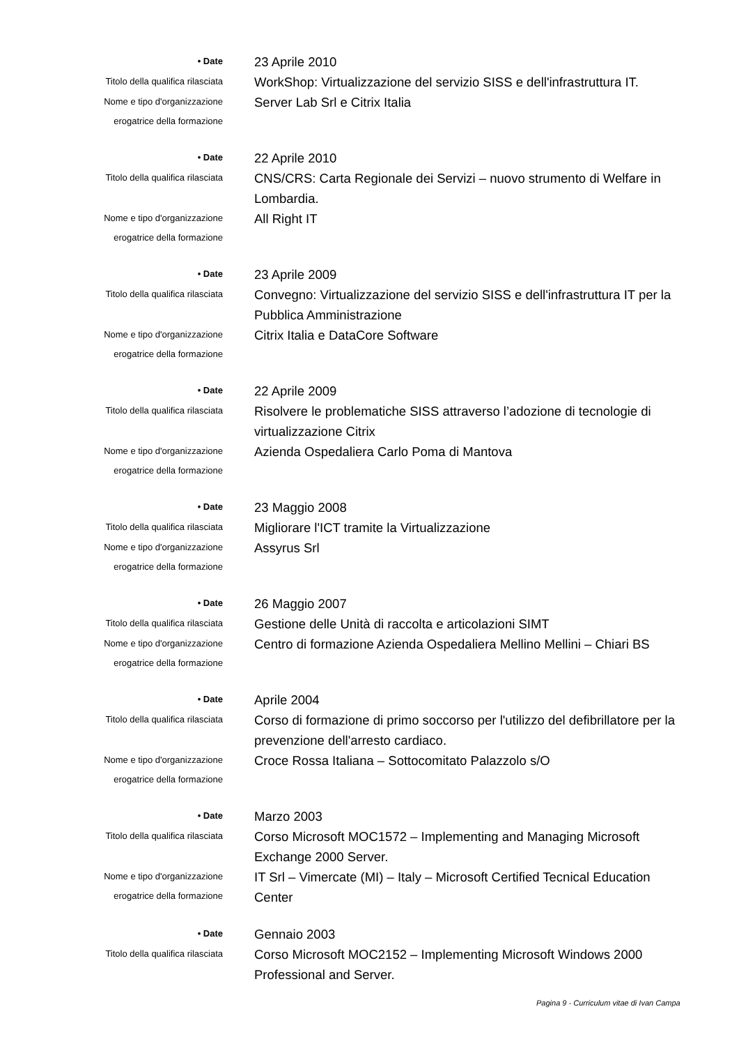• Date
23 Aprile 2010
Titolo della qualifica rilasciata
WorkShop: Virtualizzazione del servizio SISS e dell'infrastruttura IT.
Nome e tipo d'organizzazione
erogatrice della formazione
Server Lab Srl e Citrix Italia
• Date
22 Aprile 2010
Titolo della qualifica rilasciata
CNS/CRS: Carta Regionale dei Servizi – nuovo strumento di Welfare in Lombardia.
Nome e tipo d'organizzazione
erogatrice della formazione
All Right IT
• Date
23 Aprile 2009
Titolo della qualifica rilasciata
Convegno: Virtualizzazione del servizio SISS e dell'infrastruttura IT per la Pubblica Amministrazione
Nome e tipo d'organizzazione
erogatrice della formazione
Citrix Italia e DataCore Software
• Date
22 Aprile 2009
Titolo della qualifica rilasciata
Risolvere le problematiche SISS attraverso l’adozione di tecnologie di virtualizzazione Citrix
Nome e tipo d'organizzazione
erogatrice della formazione
Azienda Ospedaliera Carlo Poma di Mantova
• Date
23 Maggio 2008
Titolo della qualifica rilasciata
Migliorare l'ICT tramite la Virtualizzazione
Nome e tipo d'organizzazione
erogatrice della formazione
Assyrus Srl
• Date
26 Maggio 2007
Titolo della qualifica rilasciata
Gestione delle Unità di raccolta e articolazioni SIMT
Nome e tipo d'organizzazione
erogatrice della formazione
Centro di formazione Azienda Ospedaliera Mellino Mellini – Chiari BS
• Date
Aprile 2004
Titolo della qualifica rilasciata
Corso di formazione di primo soccorso per l'utilizzo del defibrillatore per la prevenzione dell'arresto cardiaco.
Nome e tipo d'organizzazione
erogatrice della formazione
Croce Rossa Italiana – Sottocomitato Palazzolo s/O
• Date
Marzo 2003
Titolo della qualifica rilasciata
Corso Microsoft MOC1572 – Implementing and Managing Microsoft Exchange 2000 Server.
Nome e tipo d'organizzazione
erogatrice della formazione
IT Srl – Vimercate (MI) – Italy – Microsoft Certified Tecnical Education Center
• Date
Gennaio 2003
Titolo della qualifica rilasciata
Corso Microsoft MOC2152 – Implementing Microsoft Windows 2000 Professional and Server.
Pagina 9 - Curriculum vitae di Ivan Campa